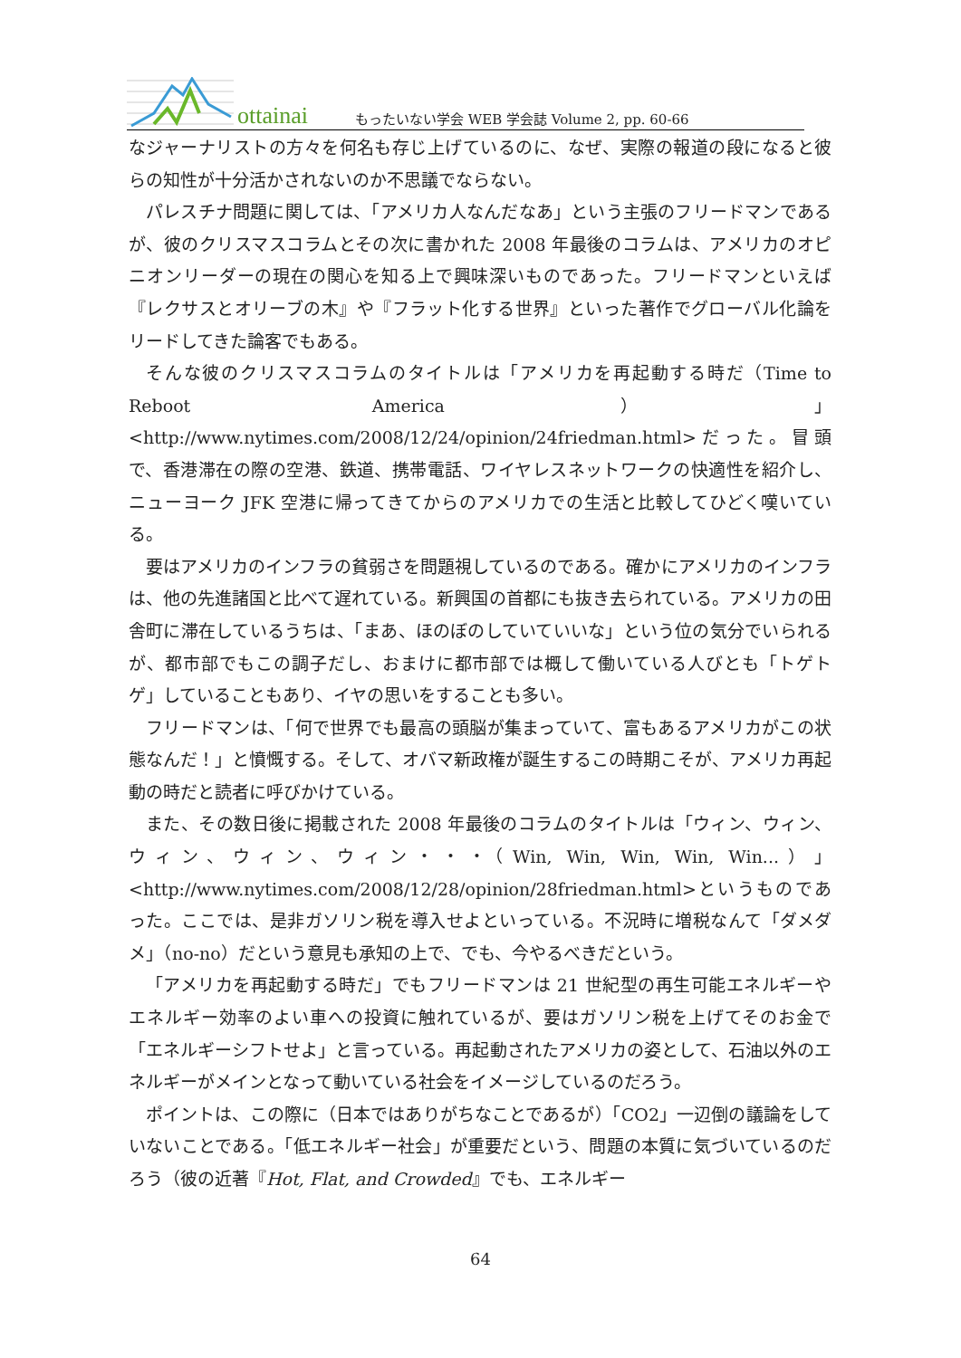ottainai
もったいない学会 WEB 学会誌 Volume 2, pp. 60-66
なジャーナリストの方々を何名も存じ上げているのに、なぜ、実際の報道の段になると彼らの知性が十分活かされないのか不思議でならない。
パレスチナ問題に関しては、「アメリカ人なんだなあ」という主張のフリードマンであるが、彼のクリスマスコラムとその次に書かれた 2008 年最後のコラムは、アメリカのオピニオンリーダーの現在の関心を知る上で興味深いものであった。フリードマンといえば『レクサスとオリーブの木』や『フラット化する世界』といった著作でグローバル化論をリードしてきた論客でもある。
そんな彼のクリスマスコラムのタイトルは「アメリカを再起動する時だ（Time to Reboot America）」<http://www.nytimes.com/2008/12/24/opinion/24friedman.html>だった。冒頭で、香港滞在の際の空港、鉄道、携帯電話、ワイヤレスネットワークの快適性を紹介し、ニューヨーク JFK 空港に帰ってきてからのアメリカでの生活と比較してひどく嘆いている。
要はアメリカのインフラの貧弱さを問題視しているのである。確かにアメリカのインフラは、他の先進諸国と比べて遅れている。新興国の首都にも抜き去られている。アメリカの田舎町に滞在しているうちは、「まあ、ほのぼのしていていいな」という位の気分でいられるが、都市部でもこの調子だし、おまけに都市部では概して働いている人びとも「トゲトゲ」していることもあり、イヤの思いをすることも多い。
フリードマンは、「何で世界でも最高の頭脳が集まっていて、富もあるアメリカがこの状態なんだ！」と憤慨する。そして、オバマ新政権が誕生するこの時期こそが、アメリカ再起動の時だと読者に呼びかけている。
また、その数日後に掲載された 2008 年最後のコラムのタイトルは「ウィン、ウィン、ウィン、ウィン、ウィン・・・（Win, Win, Win, Win, Win...）」<http://www.nytimes.com/2008/12/28/opinion/28friedman.html>というものであった。ここでは、是非ガソリン税を導入せよといっている。不況時に増税なんて「ダメダメ」（no-no）だという意見も承知の上で、でも、今やるべきだという。
「アメリカを再起動する時だ」でもフリードマンは 21 世紀型の再生可能エネルギーやエネルギー効率のよい車への投資に触れているが、要はガソリン税を上げてそのお金で「エネルギーシフトせよ」と言っている。再起動されたアメリカの姿として、石油以外のエネルギーがメインとなって動いている社会をイメージしているのだろう。
ポイントは、この際に（日本ではありがちなことであるが）「CO2」一辺倒の議論をしていないことである。「低エネルギー社会」が重要だという、問題の本質に気づいているのだろう（彼の近著『Hot, Flat, and Crowded』でも、エネルギー
64